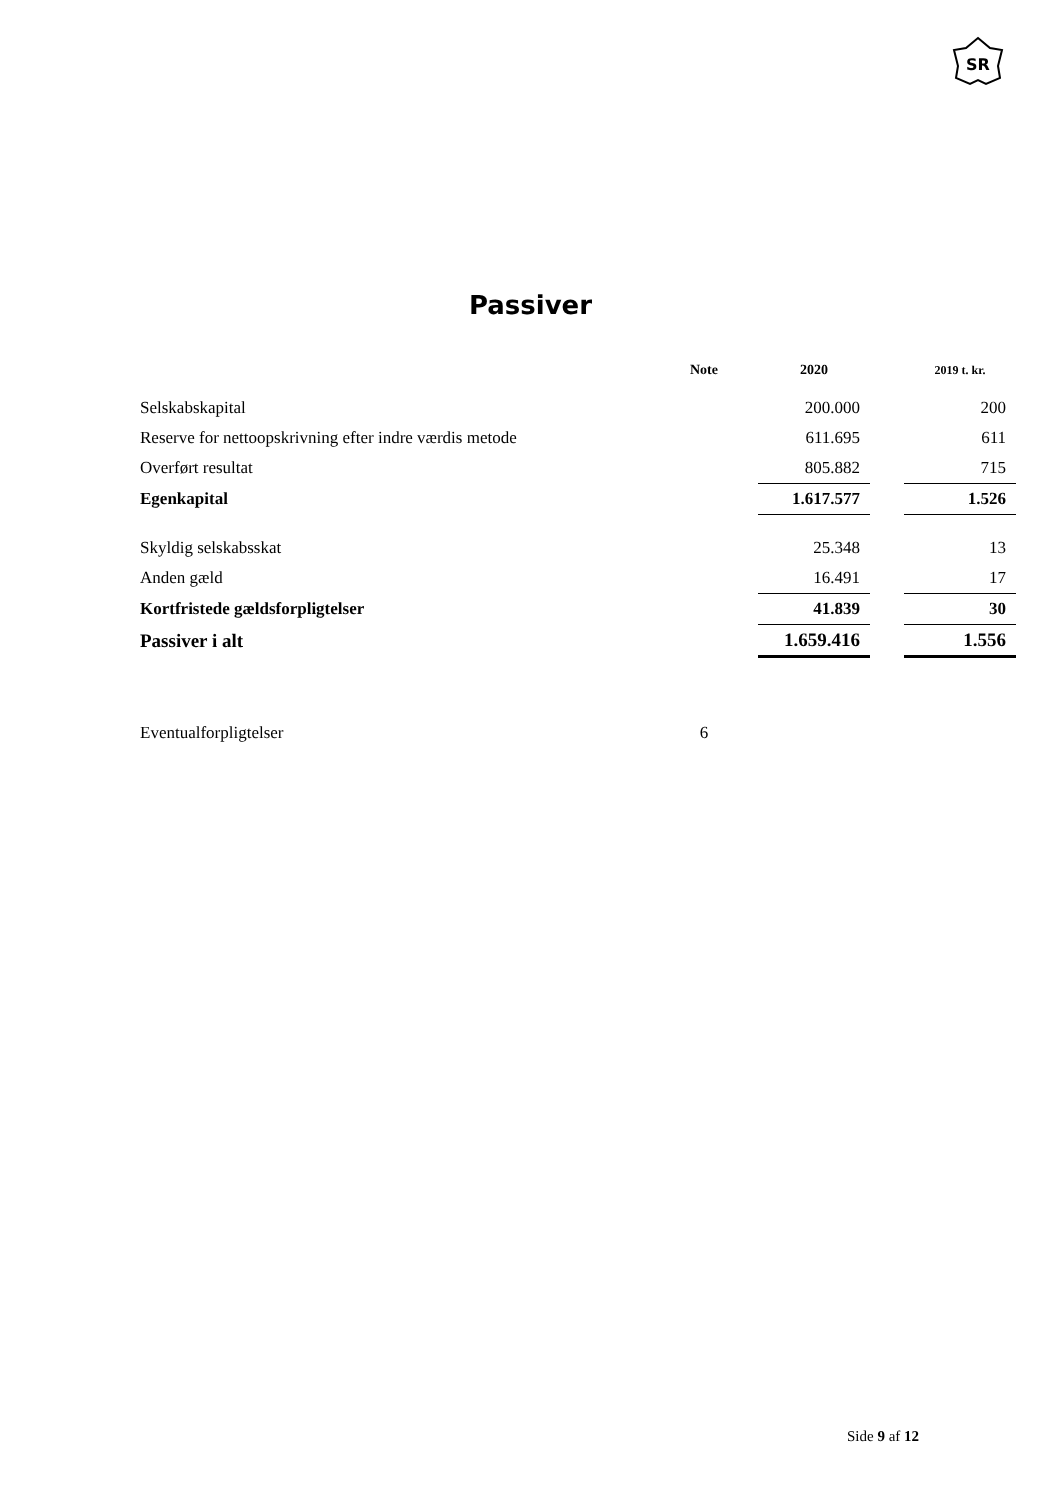SR
Passiver
| | Note | | 2020 | | 2019 t. kr. |
| --- | --- | --- | --- | --- | --- |
| Selskabskapital | | | 200.000 | | 200 |
| Reserve for nettoopskrivning efter indre værdis metode | | | 611.695 | | 611 |
| Overført resultat | | | 805.882 | | 715 |
| Egenkapital | | | 1.617.577 | | 1.526 |
| Skyldig selskabsskat | | | 25.348 | | 13 |
| Anden gæld | | | 16.491 | | 17 |
| Kortfristede gældsforpligtelser | | | 41.839 | | 30 |
| Passiver i alt | | | 1.659.416 | | 1.556 |
| Eventualforpligtelser | 6 | | | | |
Side 9 af 12